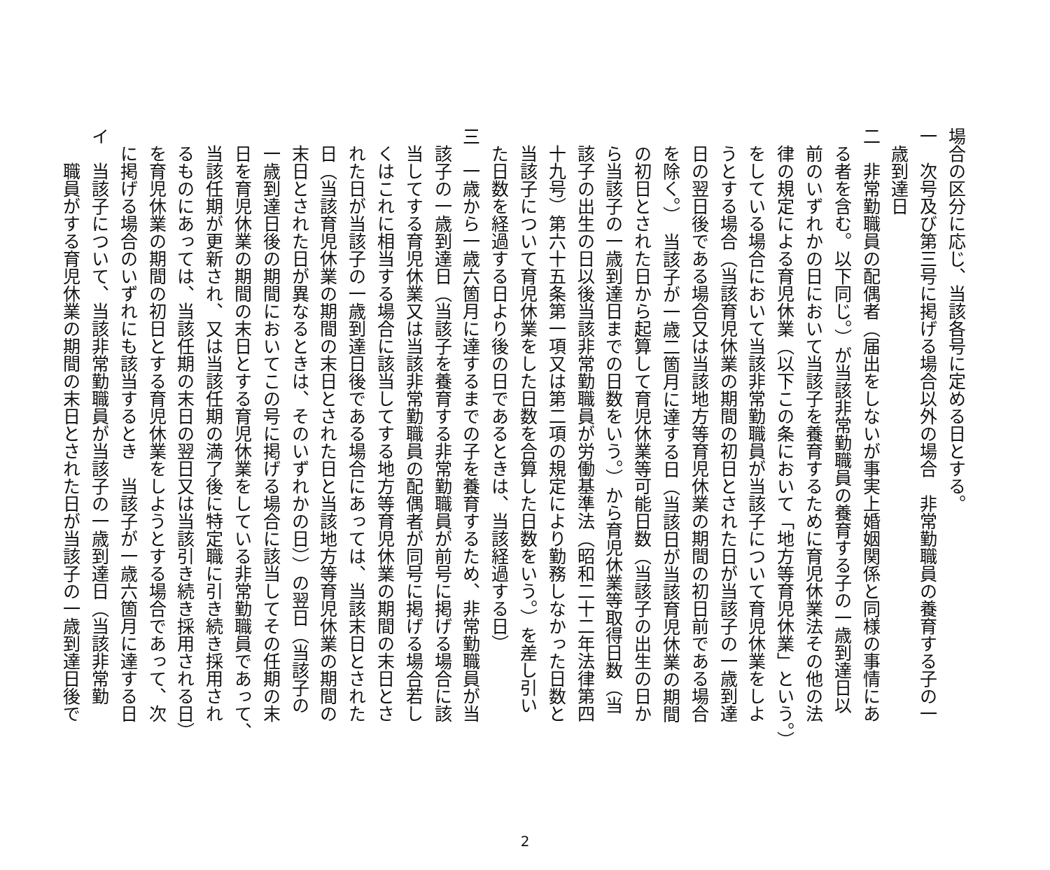場合の区分に応じ、当該各号に定める日とする。
一　次号及び第三号に掲げる場合以外の場合　非常勤職員の養育する子の一
　歳到達日
二　非常勤職員の配偶者（届出をしないが事実上婚姻関係と同様の事情にあ
　る者を含む。以下同じ。）が当該非常勤職員の養育する子の一歳到達日以
　前のいずれかの日において当該子を養育するために育児休業法その他の法
　律の規定による育児休業（以下この条において「地方等育児休業」という。）
　をしている場合において当該非常勤職員が当該子について育児休業をしよ
　うとする場合（当該育児休業の期間の初日とされた日が当該子の一歳到達
　日の翌日後である場合又は当該地方等育児休業の期間の初日前である場合
　を除く。）　当該子が一歳二箇月に達する日（当該日が当該育児休業の期間
　の初日とされた日から起算して育児休業等可能日数（当該子の出生の日か
　ら当該子の一歳到達日までの日数をいう。）から育児休業等取得日数（当
　該子の出生の日以後当該非常勤職員が労働基準法（昭和二十二年法律第四
　十九号）第六十五条第一項又は第二項の規定により勤務しなかった日数と
　当該子について育児休業をした日数を合算した日数をいう。）を差し引い
　た日数を経過する日より後の日であるときは、当該経過する日）
三　一歳から一歳六箇月に達するまでの子を養育するため、非常勤職員が当
　該子の一歳到達日（当該子を養育する非常勤職員が前号に掲げる場合に該
　当してする育児休業又は当該非常勤職員の配偶者が同号に掲げる場合若し
　くはこれに相当する場合に該当してする地方等育児休業の期間の末日とさ
　れた日が当該子の一歳到達日後である場合にあっては、当該末日とされた
　日（当該育児休業の期間の末日とされた日と当該地方等育児休業の期間の
　末日とされた日が異なるときは、そのいずれかの日））の翌日（当該子の
　一歳到達日後の期間においてこの号に掲げる場合に該当してその任期の末
　日を育児休業の期間の末日とする育児休業をしている非常勤職員であって、
　当該任期が更新され、又は当該任期の満了後に特定職に引き続き採用され
　るものにあっては、当該任期の末日の翌日又は当該引き続き採用される日）
　を育児休業の期間の初日とする育児休業をしようとする場合であって、次
　に掲げる場合のいずれにも該当するとき　当該子が一歳六箇月に達する日
イ　当該子について、当該非常勤職員が当該子の一歳到達日（当該非常勤
　　職員がする育児休業の期間の末日とされた日が当該子の一歳到達日後で
2